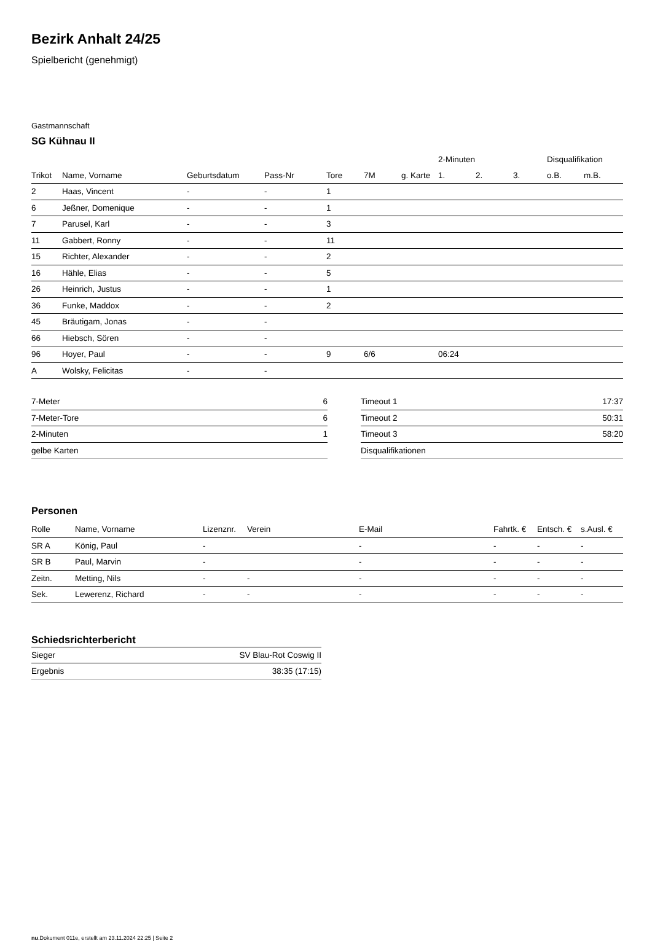Bezirk Anhalt 24/25
Spielbericht (genehmigt)
Gastmannschaft
SG Kühnau II
| | | | | | | | 2-Minuten | | | Disqualifikation | |
| --- | --- | --- | --- | --- | --- | --- | --- | --- | --- | --- | --- |
| Trikot | Name, Vorname | Geburtsdatum | Pass-Nr | Tore | 7M | g. Karte | 1. | 2. | 3. | o.B. | m.B. |
| 2 | Haas, Vincent | - | - | 1 | | | | | | | |
| 6 | Jeßner, Domenique | - | - | 1 | | | | | | | |
| 7 | Parusel, Karl | - | - | 3 | | | | | | | |
| 11 | Gabbert, Ronny | - | - | 11 | | | | | | | |
| 15 | Richter, Alexander | - | - | 2 | | | | | | | |
| 16 | Hähle, Elias | - | - | 5 | | | | | | | |
| 26 | Heinrich, Justus | - | - | 1 | | | | | | | |
| 36 | Funke, Maddox | - | - | 2 | | | | | | | |
| 45 | Bräutigam, Jonas | - | - | | | | | | | | |
| 66 | Hiebsch, Sören | - | - | | | | | | | | |
| 96 | Hoyer, Paul | - | - | 9 | 6/6 | | 06:24 | | | | |
| A | Wolsky, Felicitas | - | - | | | | | | | | |
| 7-Meter | 6 |
| 7-Meter-Tore | 6 |
| 2-Minuten | 1 |
| gelbe Karten | |
| Timeout 1 | 17:37 |
| Timeout 2 | 50:31 |
| Timeout 3 | 58:20 |
| Disqualifikationen | |
Personen
| Rolle | Name, Vorname | Lizenznr. | Verein | E-Mail | Fahrtk. € | Entsch. € | s.Ausl. € |
| --- | --- | --- | --- | --- | --- | --- | --- |
| SR A | König, Paul | - | | - | - | - | - |
| SR B | Paul, Marvin | - | | - | - | - | - |
| Zeitn. | Metting, Nils | - | - | - | - | - | - |
| Sek. | Lewerenz, Richard | - | - | - | - | - | - |
Schiedsrichterbericht
| Sieger | SV Blau-Rot Coswig II |
| Ergebnis | 38:35 (17:15) |
nu.Dokument 011e, erstellt am 23.11.2024 22:25 | Seite 2